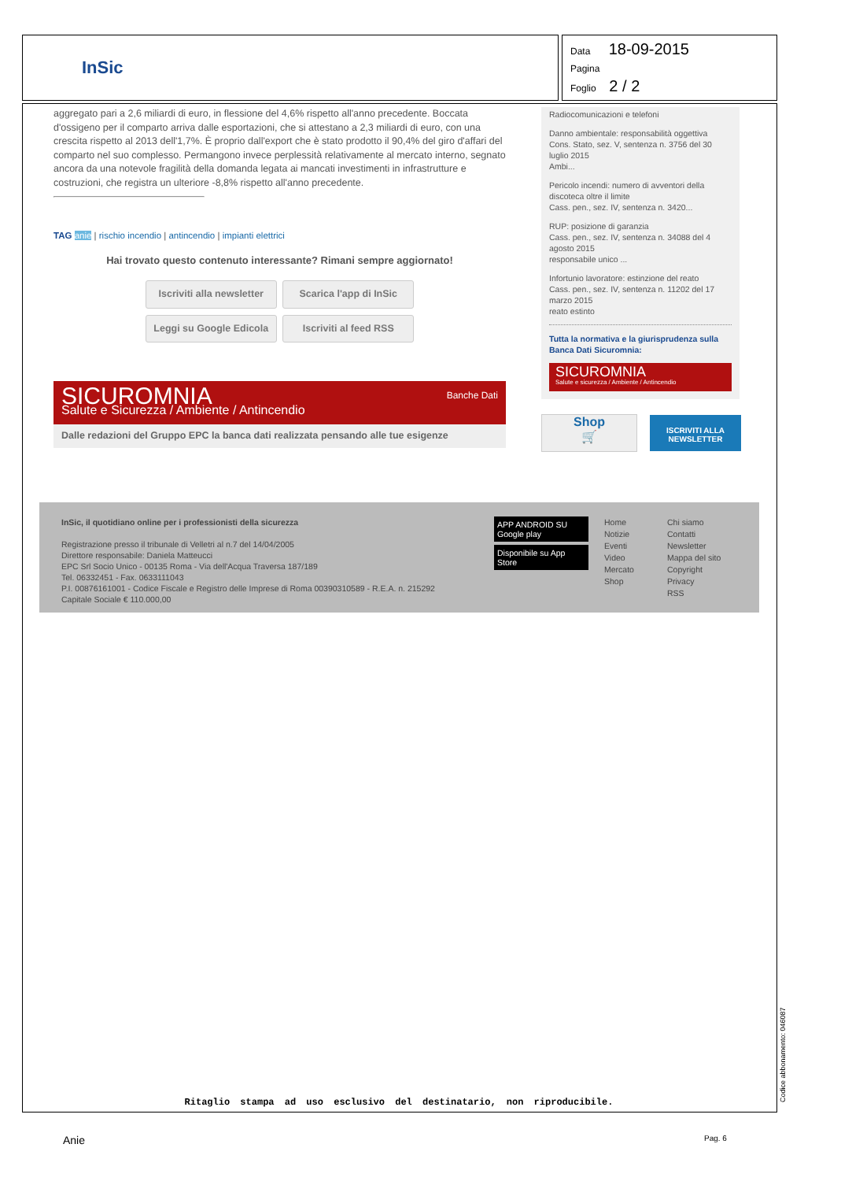InSic
Data 18-09-2015
Pagina
Foglio 2 / 2
aggregato pari a 2,6 miliardi di euro, in flessione del 4,6% rispetto all'anno precedente. Boccata d'ossigeno per il comparto arriva dalle esportazioni, che si attestano a 2,3 miliardi di euro, con una crescita rispetto al 2013 dell'1,7%. È proprio dall'export che è stato prodotto il 90,4% del giro d'affari del comparto nel suo complesso. Permangono invece perplessità relativamente al mercato interno, segnato ancora da una notevole fragilità della domanda legata ai mancati investimenti in infrastrutture e costruzioni, che registra un ulteriore -8,8% rispetto all'anno precedente.
TAG anie | rischio incendio | antincendio | impianti elettrici
Hai trovato questo contenuto interessante? Rimani sempre aggiornato!
Iscriviti alla newsletter Scarica l'app di InSic
Leggi su Google Edicola Iscriviti al feed RSS
SICUROMNIA Banche Dati
Salute e Sicurezza / Ambiente / Antincendio
Dalle redazioni del Gruppo EPC la banca dati realizzata pensando alle tue esigenze
Radiocomunicazioni e telefoni
Danno ambientale: responsabilità oggettiva
Cons. Stato, sez. V, sentenza n. 3756 del 30 luglio 2015
Ambi...
Pericolo incendi: numero di avventori della discoteca oltre il limite
Cass. pen., sez. IV, sentenza n. 3420...
RUP: posizione di garanzia
Cass. pen., sez. IV, sentenza n. 34088 del 4 agosto 2015
responsabile unico ...
Infortunio lavoratore: estinzione del reato
Cass. pen., sez. IV, sentenza n. 11202 del 17 marzo 2015
reato estinto
Tutta la normativa e la giurisprudenza sulla Banca Dati Sicuromnia:
SICUROMNIA
Salute e sicurezza / Ambiente / Antincendio
Shop
🛒
ISCRIVITI ALLA NEWSLETTER
InSic, il quotidiano online per i professionisti della sicurezza
Registrazione presso il tribunale di Velletri al n.7 del 14/04/2005
Direttore responsabile: Daniela Matteucci
EPC Srl Socio Unico - 00135 Roma - Via dell'Acqua Traversa 187/189
Tel. 06332451 - Fax. 0633111043
P.I. 00876161001 - Codice Fiscale e Registro delle Imprese di Roma 00390310589 - R.E.A. n. 215292
Capitale Sociale € 110.000,00
APP ANDROID SU Google play
Disponibile su App Store
Home
Notizie
Eventi
Video
Mercato
Shop
Chi siamo
Contatti
Newsletter
Mappa del sito
Copyright
Privacy
RSS
Ritaglio stampa ad uso esclusivo del destinatario, non riproducibile. Codice abbonamento: 046087
Anie Pag. 6